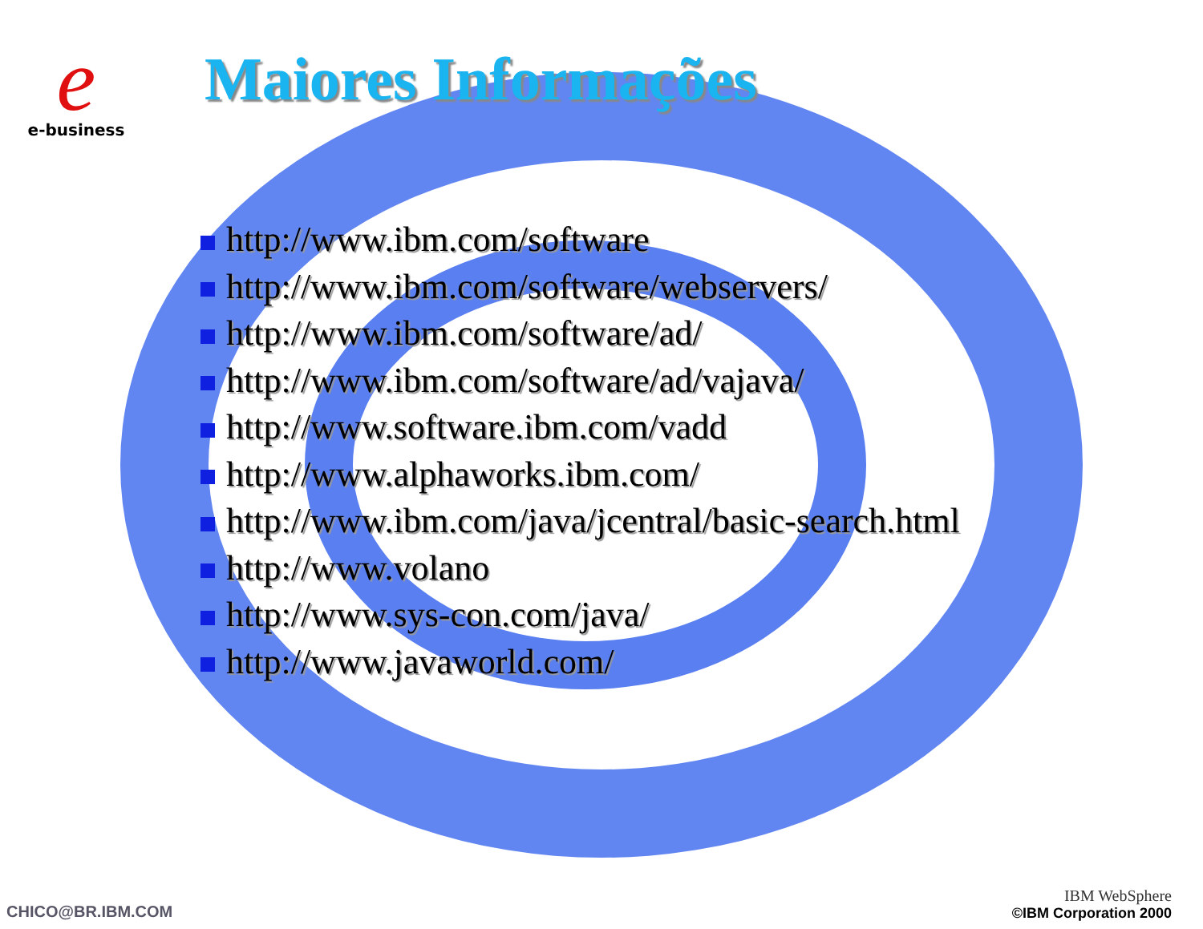e
e-business
Maiores Informações
http://www.ibm.com/software
http://www.ibm.com/software/webservers/
http://www.ibm.com/software/ad/
http://www.ibm.com/software/ad/vajava/
http://www.software.ibm.com/vadd
http://www.alphaworks.ibm.com/
http://www.ibm.com/java/jcentral/basic-search.html
http://www.volano
http://www.sys-con.com/java/
http://www.javaworld.com/
CHICO@BR.IBM.COM
IBM WebSphere
©IBM Corporation 2000